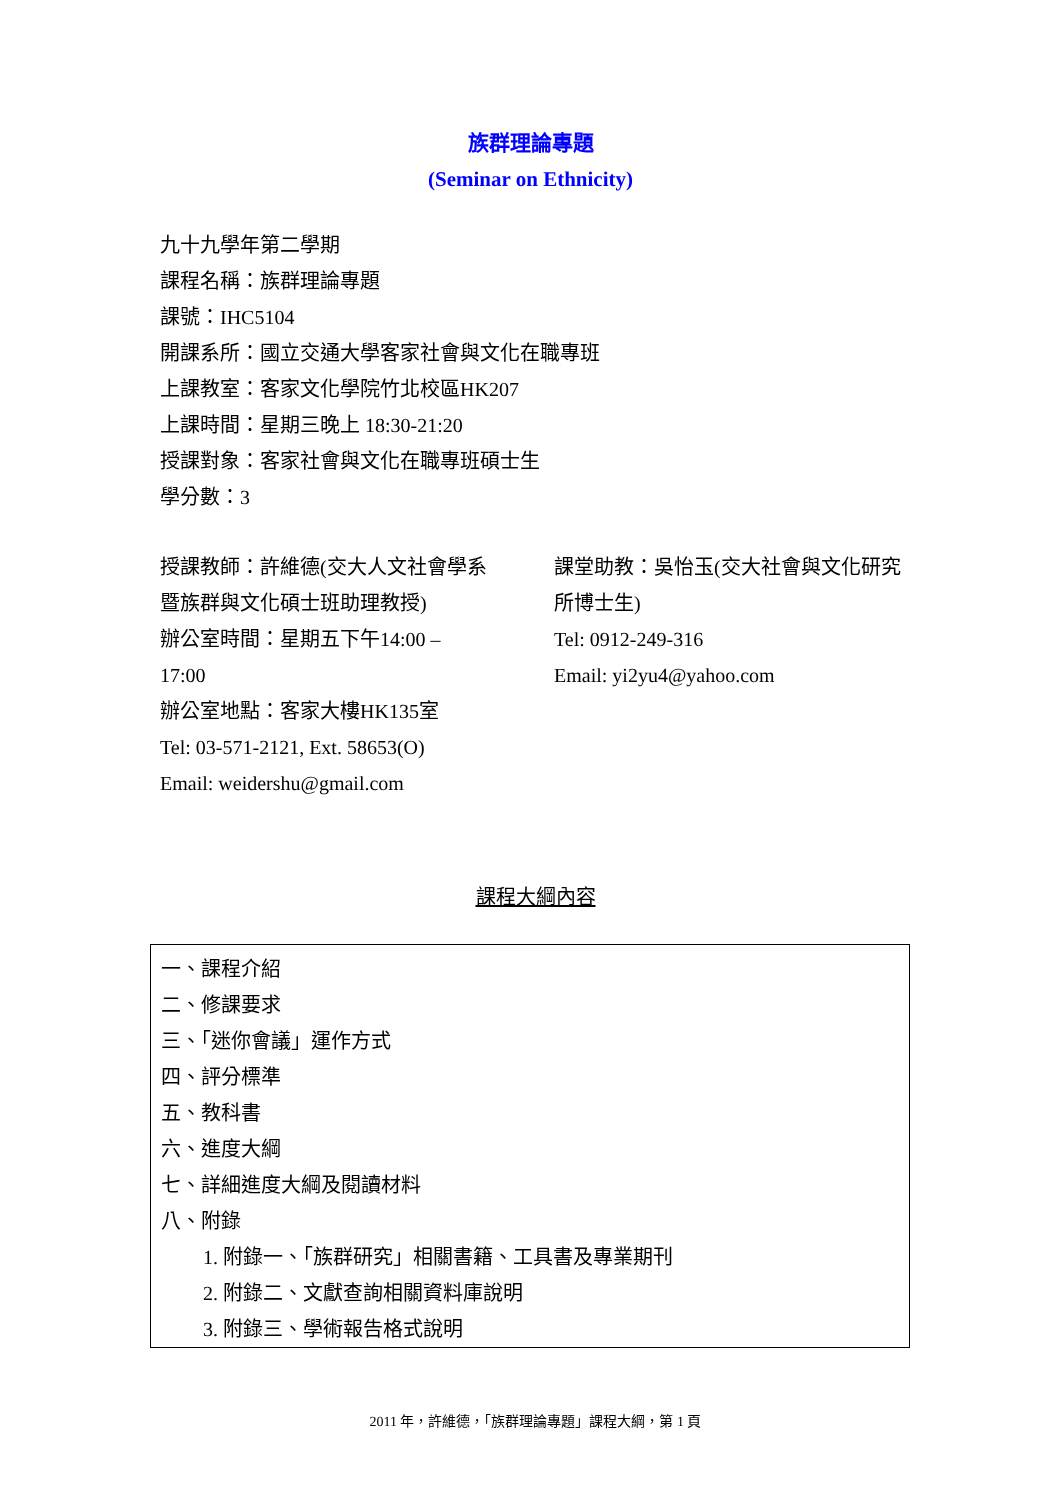族群理論專題
(Seminar on Ethnicity)
九十九學年第二學期
課程名稱：族群理論專題
課號：IHC5104
開課系所：國立交通大學客家社會與文化在職專班
上課教室：客家文化學院竹北校區HK207
上課時間：星期三晚上 18:30-21:20
授課對象：客家社會與文化在職專班碩士生
學分數：3
授課教師：許維德(交大人文社會學系暨族群與文化碩士班助理教授)
辦公室時間：星期五下午14:00 – 17:00
辦公室地點：客家大樓HK135室
Tel: 03-571-2121, Ext. 58653(O)
Email: weidershu@gmail.com
課堂助教：吳怡玉(交大社會與文化研究所博士生)
Tel: 0912-249-316
Email: yi2yu4@yahoo.com
課程大綱內容
一、課程介紹
二、修課要求
三、「迷你會議」運作方式
四、評分標準
五、教科書
六、進度大綱
七、詳細進度大綱及閱讀材料
八、附錄
1. 附錄一、「族群研究」相關書籍、工具書及專業期刊
2. 附錄二、文獻查詢相關資料庫說明
3. 附錄三、學術報告格式說明
2011 年，許維德，「族群理論專題」課程大綱，第 1 頁